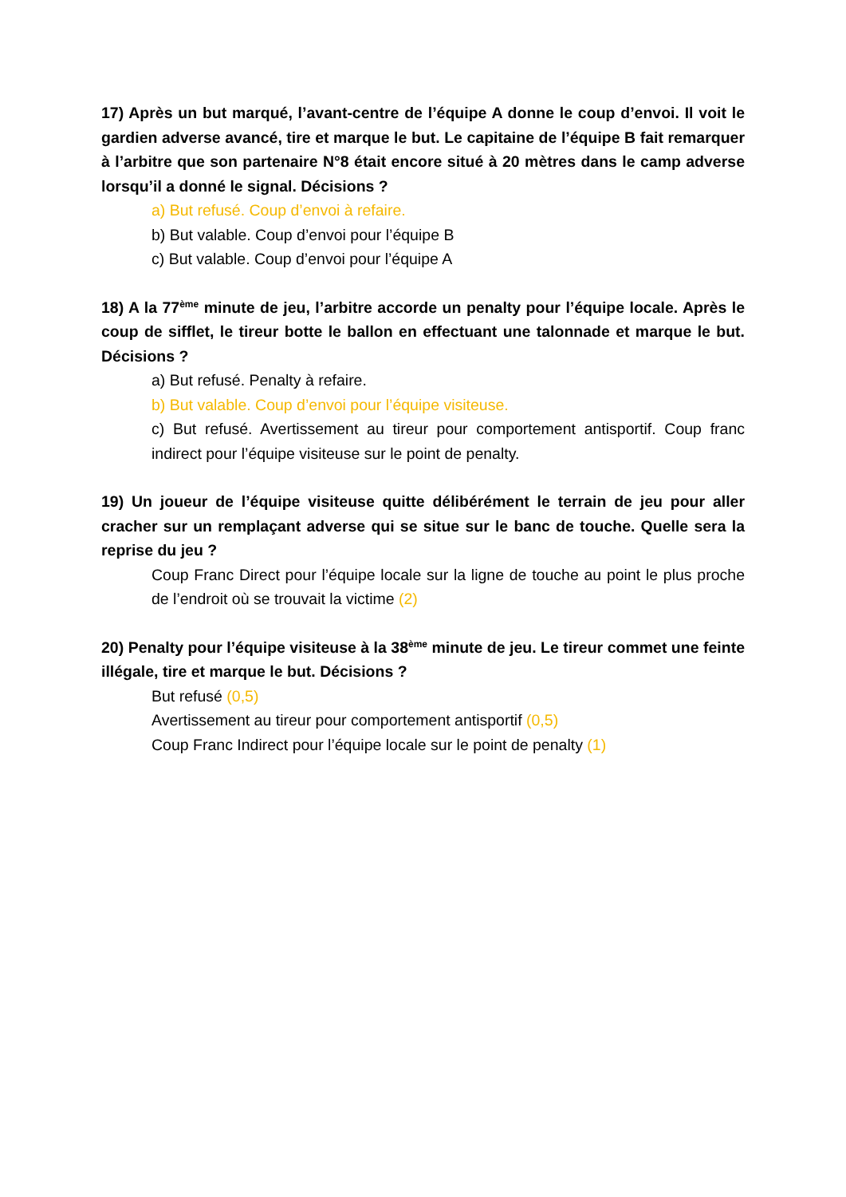17) Après un but marqué, l’avant-centre de l’équipe A donne le coup d’envoi. Il voit le gardien adverse avancé, tire et marque le but. Le capitaine de l’équipe B fait remarquer à l’arbitre que son partenaire N°8 était encore situé à 20 mètres dans le camp adverse lorsqu’il a donné le signal. Décisions ?
a) But refusé. Coup d’envoi à refaire.
b) But valable. Coup d’envoi pour l’équipe B
c) But valable. Coup d’envoi pour l’équipe A
18) A la 77<sup>ème</sup> minute de jeu, l’arbitre accorde un penalty pour l’équipe locale. Après le coup de sifflet, le tireur botte le ballon en effectuant une talonnade et marque le but. Décisions ?
a) But refusé. Penalty à refaire.
b) But valable. Coup d’envoi pour l’équipe visiteuse.
c) But refusé. Avertissement au tireur pour comportement antisportif. Coup franc indirect pour l’équipe visiteuse sur le point de penalty.
19) Un joueur de l’équipe visiteuse quitte délibérément le terrain de jeu pour aller cracher sur un remplaçant adverse qui se situe sur le banc de touche. Quelle sera la reprise du jeu ?
Coup Franc Direct pour l’équipe locale sur la ligne de touche au point le plus proche de l’endroit où se trouvait la victime (2)
20) Penalty pour l’équipe visiteuse à la 38<sup>ème</sup> minute de jeu. Le tireur commet une feinte illégale, tire et marque le but. Décisions ?
But refusé (0,5)
Avertissement au tireur pour comportement antisportif (0,5)
Coup Franc Indirect pour l’équipe locale sur le point de penalty (1)